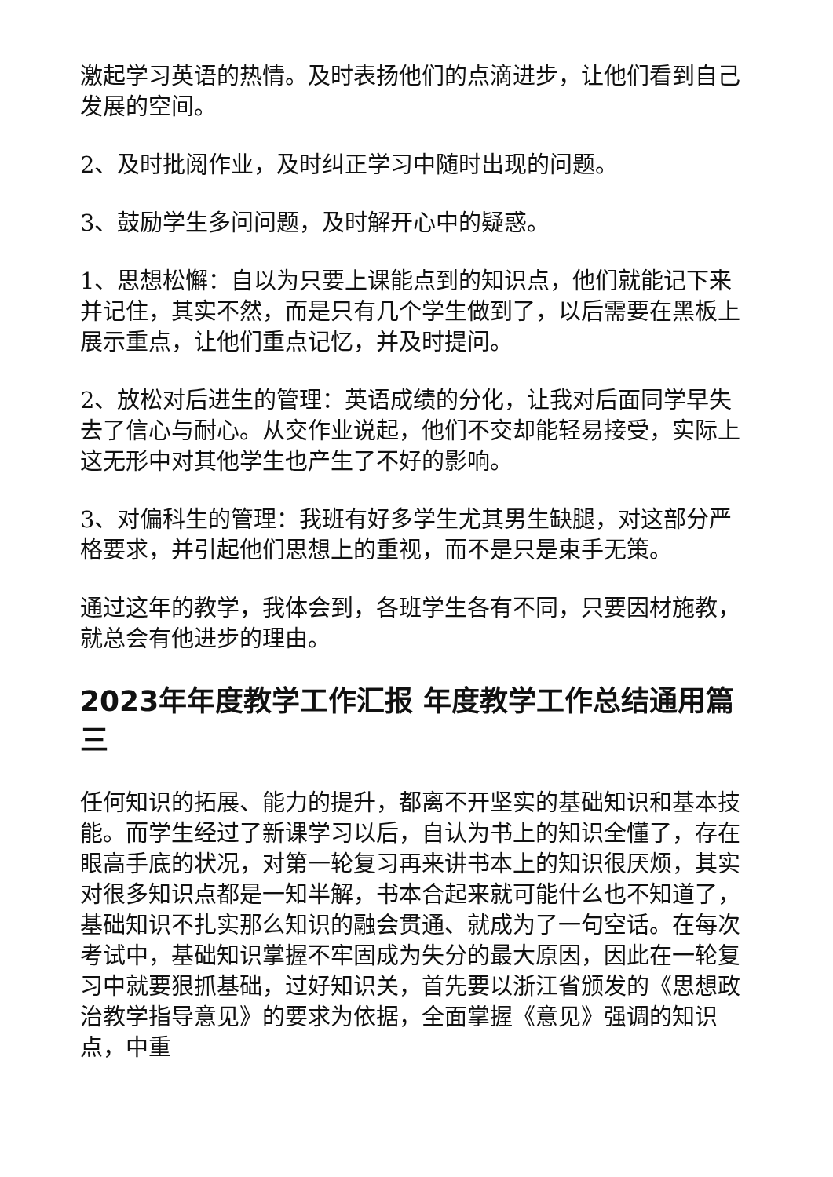激起学习英语的热情。及时表扬他们的点滴进步，让他们看到自己发展的空间。
2、及时批阅作业，及时纠正学习中随时出现的问题。
3、鼓励学生多问问题，及时解开心中的疑惑。
1、思想松懈：自以为只要上课能点到的知识点，他们就能记下来并记住，其实不然，而是只有几个学生做到了，以后需要在黑板上展示重点，让他们重点记忆，并及时提问。
2、放松对后进生的管理：英语成绩的分化，让我对后面同学早失去了信心与耐心。从交作业说起，他们不交却能轻易接受，实际上这无形中对其他学生也产生了不好的影响。
3、对偏科生的管理：我班有好多学生尤其男生缺腿，对这部分严格要求，并引起他们思想上的重视，而不是只是束手无策。
通过这年的教学，我体会到，各班学生各有不同，只要因材施教，就总会有他进步的理由。
2023年年度教学工作汇报 年度教学工作总结通用篇三
任何知识的拓展、能力的提升，都离不开坚实的基础知识和基本技能。而学生经过了新课学习以后，自认为书上的知识全懂了，存在眼高手底的状况，对第一轮复习再来讲书本上的知识很厌烦，其实对很多知识点都是一知半解，书本合起来就可能什么也不知道了，基础知识不扎实那么知识的融会贯通、就成为了一句空话。在每次考试中，基础知识掌握不牢固成为失分的最大原因，因此在一轮复习中就要狠抓基础，过好知识关，首先要以浙江省颁发的《思想政治教学指导意见》的要求为依据，全面掌握《意见》强调的知识点，中重